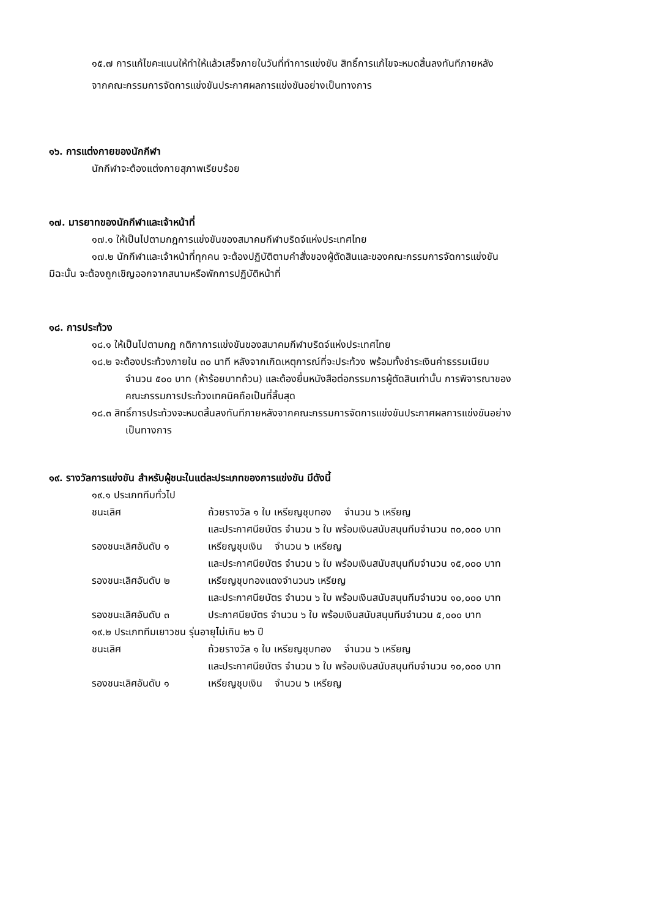๑๕.๗ การแก้ไขคะแนนให้ทำให้แล้วเสร็จภายในวันที่ทำการแข่งขัน สิทธิ์การแก้ไขจะหมดสิ้นลงทันทีภายหลัง
จากคณะกรรมการจัดการแข่งขันประกาศผลการแข่งขันอย่างเป็นทางการ
๑๖. การแต่งกายของนักกีฬา
นักกีฬาจะต้องแต่งกายสุภาพเรียบร้อย
๑๗. มารยาทของนักกีฬาและเจ้าหน้าที่
๑๗.๑ ให้เป็นไปตามกฎการแข่งขันของสมาคมกีฬาบริดจ์แห่งประเทศไทย
๑๗.๒ นักกีฬาและเจ้าหน้าที่ทุกคน จะต้องปฏิบัติตามคำสั่งของผู้ตัดสินและของคณะกรรมการจัดการแข่งขัน
มิฉะนั้น จะต้องถูกเชิญออกจากสนามหรือพักการปฏิบัติหน้าที่
๑๘. การประท้วง
๑๘.๑ ให้เป็นไปตามกฎ กติกาการแข่งขันของสมาคมกีฬาบริดจ์แห่งประเทศไทย
๑๘.๒ จะต้องประท้วงภายใน ๓๐ นาที หลังจากเกิดเหตุการณ์ที่จะประท้วง พร้อมทั้งชำระเงินค่าธรรมเนียม
จำนวน ๕๐๐ บาท (ห้าร้อยบาทถ้วน) และต้องยื่นหนังสือต่อกรรมการผู้ตัดสินเท่านั้น การพิจารณาของ
คณะกรรมการประท้วงเทคนิคถือเป็นที่สิ้นสุด
๑๘.๓ สิทธิ์การประท้วงจะหมดสิ้นลงทันทีภายหลังจากคณะกรรมการจัดการแข่งขันประกาศผลการแข่งขันอย่าง
เป็นทางการ
๑๙. รางวัลการแข่งขัน สำหรับผู้ชนะในแต่ละประเภทของการแข่งขัน มีดังนี้
๑๙.๑ ประเภททีมทั่วไป
ชนะเลิศ ถ้วยรางวัล ๑ ใบ เหรียญชุบทอง จำนวน ๖ เหรียญ
และประกาศนียบัตร จำนวน ๖ ใบ พร้อมเงินสนับสนุนทีมจำนวน ๓๐,๐๐๐ บาท
รองชนะเลิศอันดับ ๑ เหรียญชุบเงิน จำนวน ๖ เหรียญ
และประกาศนียบัตร จำนวน ๖ ใบ พร้อมเงินสนับสนุนทีมจำนวน ๑๕,๐๐๐ บาท
รองชนะเลิศอันดับ ๒ เหรียญชุบทองแดงจำนวน๖ เหรียญ
และประกาศนียบัตร จำนวน ๖ ใบ พร้อมเงินสนับสนุนทีมจำนวน ๑๐,๐๐๐ บาท
รองชนะเลิศอันดับ ๓ ประกาศนียบัตร จำนวน ๖ ใบ พร้อมเงินสนับสนุนทีมจำนวน ๕,๐๐๐ บาท
๑๙.๒ ประเภททีมเยาวชน รุ่นอายุไม่เกิน ๒๖ ปี
ชนะเลิศ ถ้วยรางวัล ๑ ใบ เหรียญชุบทอง จำนวน ๖ เหรียญ
และประกาศนียบัตร จำนวน ๖ ใบ พร้อมเงินสนับสนุนทีมจำนวน ๑๐,๐๐๐ บาท
รองชนะเลิศอันดับ ๑ เหรียญชุบเงิน จำนวน ๖ เหรียญ